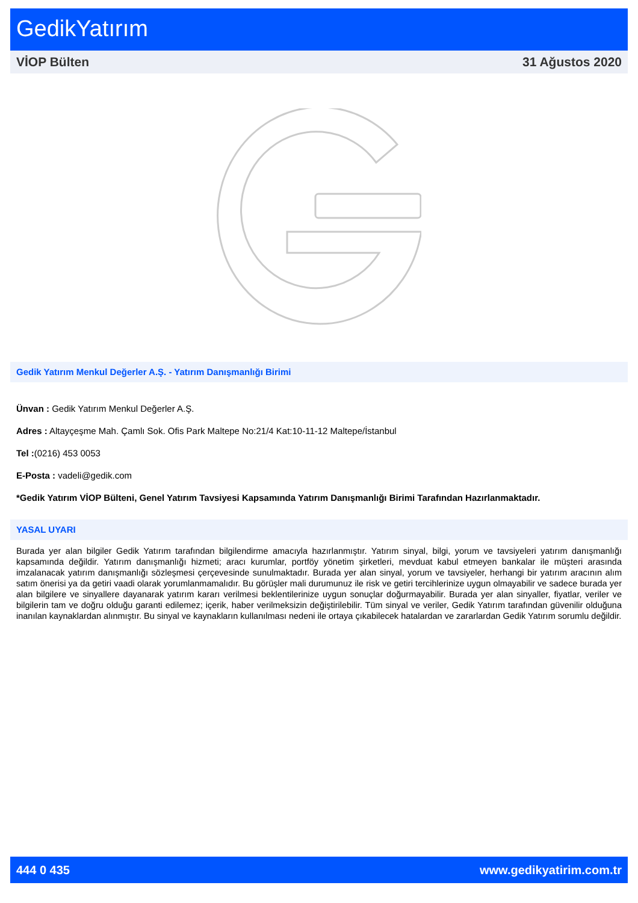GedikYatırım
VİOP Bülten 31 Ağustos 2020
Gedik Yatırım Menkul Değerler A.Ş. - Yatırım Danışmanlığı Birimi
Ünvan : Gedik Yatırım Menkul Değerler A.Ş.
Adres : Altayçeşme Mah. Çamlı Sok. Ofis Park Maltepe No:21/4 Kat:10-11-12 Maltepe/İstanbul
Tel :(0216) 453 0053
E-Posta : vadeli@gedik.com
*Gedik Yatırım VİOP Bülteni, Genel Yatırım Tavsiyesi Kapsamında Yatırım Danışmanlığı Birimi Tarafından Hazırlanmaktadır.
YASAL UYARI
Burada yer alan bilgiler Gedik Yatırım tarafından bilgilendirme amacıyla hazırlanmıştır. Yatırım sinyal, bilgi, yorum ve tavsiyeleri yatırım danışmanlığı kapsamında değildir. Yatırım danışmanlığı hizmeti; aracı kurumlar, portföy yönetim şirketleri, mevduat kabul etmeyen bankalar ile müşteri arasında imzalanacak yatırım danışmanlığı sözleşmesi çerçevesinde sunulmaktadır. Burada yer alan sinyal, yorum ve tavsiyeler, herhangi bir yatırım aracının alım satım önerisi ya da getiri vaadi olarak yorumlanmamalıdır. Bu görüşler mali durumunuz ile risk ve getiri tercihlerinize uygun olmayabilir ve sadece burada yer alan bilgilere ve sinyallere dayanarak yatırım kararı verilmesi beklentilerinize uygun sonuçlar doğurmayabilir. Burada yer alan sinyaller, fiyatlar, veriler ve bilgilerin tam ve doğru olduğu garanti edilemez; içerik, haber verilmeksizin değiştirilebilir. Tüm sinyal ve veriler, Gedik Yatırım tarafından güvenilir olduğuna inanılan kaynaklardan alınmıştır. Bu sinyal ve kaynakların kullanılması nedeni ile ortaya çıkabilecek hatalardan ve zararlardan Gedik Yatırım sorumlu değildir.
444 0 435 www.gedikyatirim.com.tr